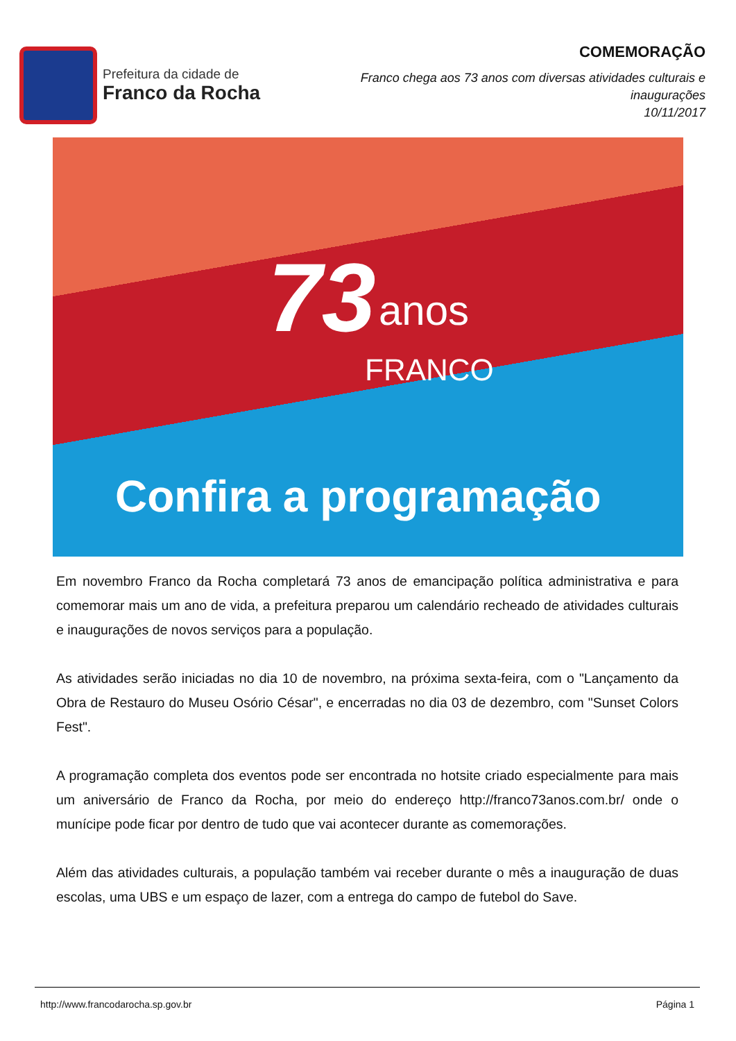Prefeitura da cidade de
Franco da Rocha
COMEMORAÇÃO
Franco chega aos 73 anos com diversas atividades culturais e
inaugurações
10/11/2017
73 anos
FRANCO
Confira a programação
Em novembro Franco da Rocha completará 73 anos de emancipação política administrativa e para comemorar mais um ano de vida, a prefeitura preparou um calendário recheado de atividades culturais e inaugurações de novos serviços para a população.
As atividades serão iniciadas no dia 10 de novembro, na próxima sexta-feira, com o "Lançamento da Obra de Restauro do Museu Osório César", e encerradas no dia 03 de dezembro, com "Sunset Colors Fest".
A programação completa dos eventos pode ser encontrada no hotsite criado especialmente para mais um aniversário de Franco da Rocha, por meio do endereço http://franco73anos.com.br/ onde o munícipe pode ficar por dentro de tudo que vai acontecer durante as comemorações.
Além das atividades culturais, a população também vai receber durante o mês a inauguração de duas escolas, uma UBS e um espaço de lazer, com a entrega do campo de futebol do Save.
http://www.francodarocha.sp.gov.br Página 1